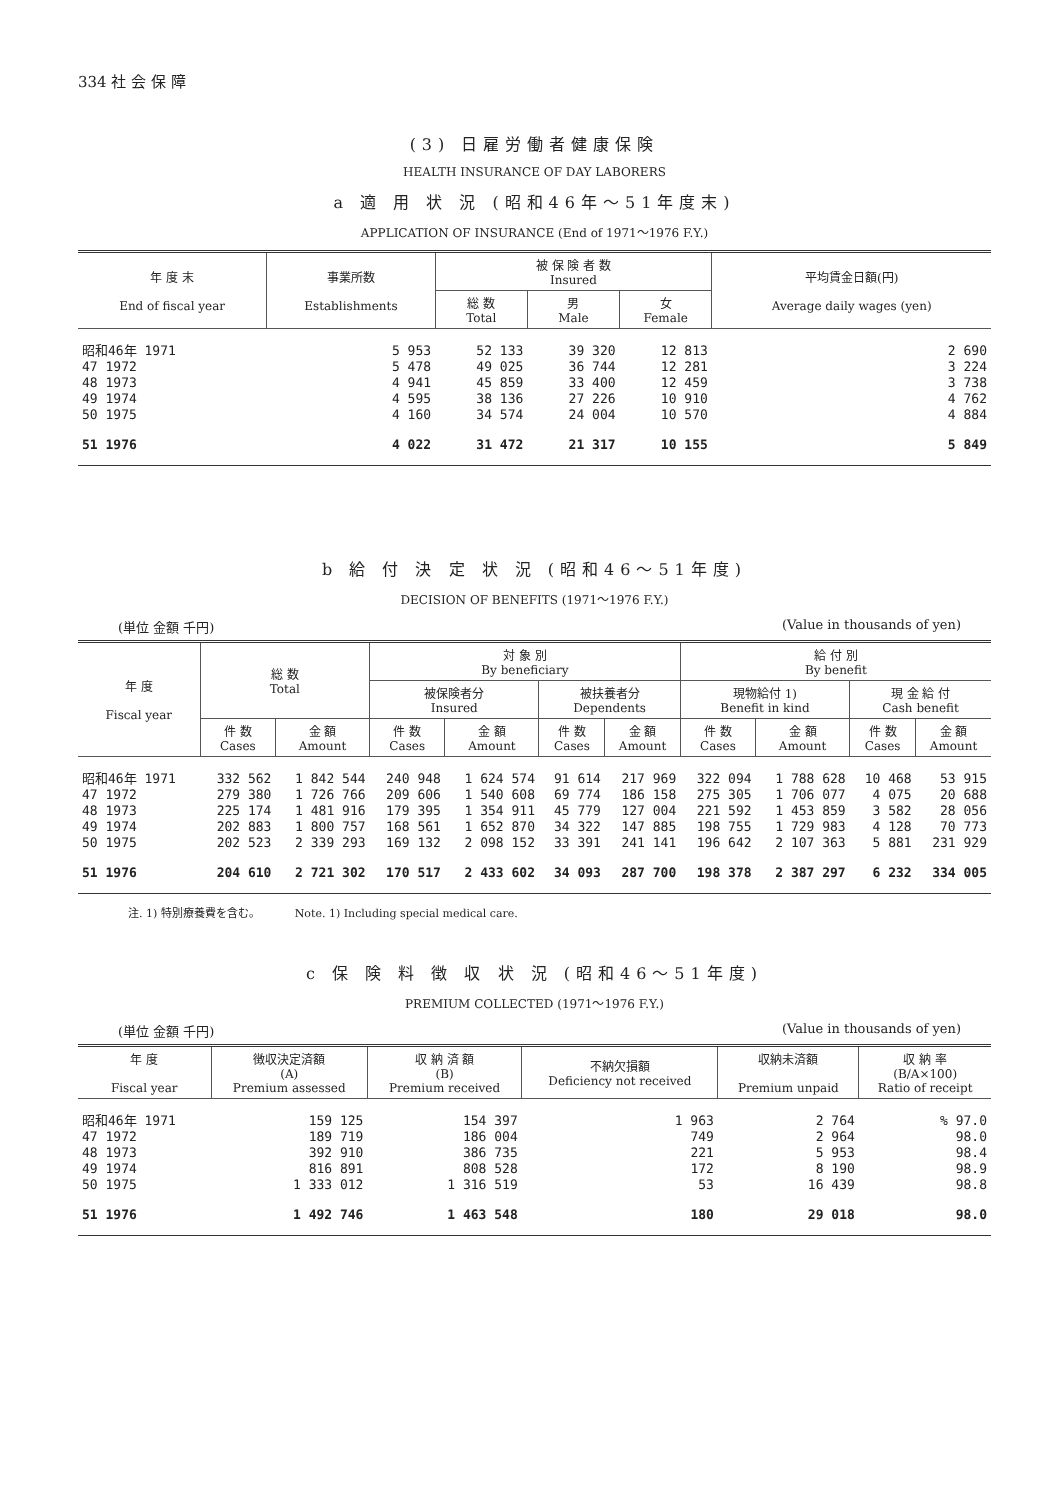334 社 会 保 障
(3) 日雇労働者健康保険
HEALTH INSURANCE OF DAY LABORERS
a 適 用 状 況 (昭和46年〜51年度末)
APPLICATION OF INSURANCE (End of 1971〜1976 F.Y.)
| 年 度 末 End of fiscal year | 事業所数 Establishments | 被 保 険 者 数 Insured | | | 平均賃金日額(円) Average daily wages (yen) |
| --- | --- | --- | --- | --- | --- |
| | | 総 数 Total | 男 Male | 女 Female | |
| 昭和46年 1971 | 5 953 | 52 133 | 39 320 | 12 813 | 2 690 |
| 47 1972 | 5 478 | 49 025 | 36 744 | 12 281 | 3 224 |
| 48 1973 | 4 941 | 45 859 | 33 400 | 12 459 | 3 738 |
| 49 1974 | 4 595 | 38 136 | 27 226 | 10 910 | 4 762 |
| 50 1975 | 4 160 | 34 574 | 24 004 | 10 570 | 4 884 |
| 51 1976 | 4 022 | 31 472 | 21 317 | 10 155 | 5 849 |
b 給 付 決 定 状 況 (昭和46〜51年度)
DECISION OF BENEFITS (1971〜1976 F.Y.)
(単位 金額 千円) (Value in thousands of yen)
| 年 度 Fiscal year | 総 数 Total | | 対 象 別 By beneficiary | | | | 給 付 別 By benefit | | | |
| --- | --- | --- | --- | --- | --- | --- | --- | --- | --- | --- |
| | | | 被保険者分 Insured | | 被扶養者分 Dependents | | 現物給付 1) Benefit in kind | | 現 金 給 付 Cash benefit | |
| | 件 数 Cases | 金 額 Amount | 件 数 Cases | 金 額 Amount | 件 数 Cases | 金 額 Amount | 件 数 Cases | 金 額 Amount | 件 数 Cases | 金 額 Amount |
| 昭和46年 1971 | 332 562 | 1 842 544 | 240 948 | 1 624 574 | 91 614 | 217 969 | 322 094 | 1 788 628 | 10 468 | 53 915 |
| 47 1972 | 279 380 | 1 726 766 | 209 606 | 1 540 608 | 69 774 | 186 158 | 275 305 | 1 706 077 | 4 075 | 20 688 |
| 48 1973 | 225 174 | 1 481 916 | 179 395 | 1 354 911 | 45 779 | 127 004 | 221 592 | 1 453 859 | 3 582 | 28 056 |
| 49 1974 | 202 883 | 1 800 757 | 168 561 | 1 652 870 | 34 322 | 147 885 | 198 755 | 1 729 983 | 4 128 | 70 773 |
| 50 1975 | 202 523 | 2 339 293 | 169 132 | 2 098 152 | 33 391 | 241 141 | 196 642 | 2 107 363 | 5 881 | 231 929 |
| 51 1976 | 204 610 | 2 721 302 | 170 517 | 2 433 602 | 34 093 | 287 700 | 198 378 | 2 387 297 | 6 232 | 334 005 |
注. 1) 特別療養費を含む。 Note. 1) Including special medical care.
c 保 険 料 徴 収 状 況 (昭和46〜51年度)
PREMIUM COLLECTED (1971〜1976 F.Y.)
(単位 金額 千円) (Value in thousands of yen)
| 年 度 Fiscal year | 徴収決定済額 (A) Premium assessed | 収 納 済 額 (B) Premium received | 不納欠損額 Deficiency not received | 収納未済額 Premium unpaid | 収 納 率 (B/A×100) Ratio of receipt |
| --- | --- | --- | --- | --- | --- |
| 昭和46年 1971 | 159 125 | 154 397 | 1 963 | 2 764 | % 97.0 |
| 47 1972 | 189 719 | 186 004 | 749 | 2 964 | 98.0 |
| 48 1973 | 392 910 | 386 735 | 221 | 5 953 | 98.4 |
| 49 1974 | 816 891 | 808 528 | 172 | 8 190 | 98.9 |
| 50 1975 | 1 333 012 | 1 316 519 | 53 | 16 439 | 98.8 |
| 51 1976 | 1 492 746 | 1 463 548 | 180 | 29 018 | 98.0 |